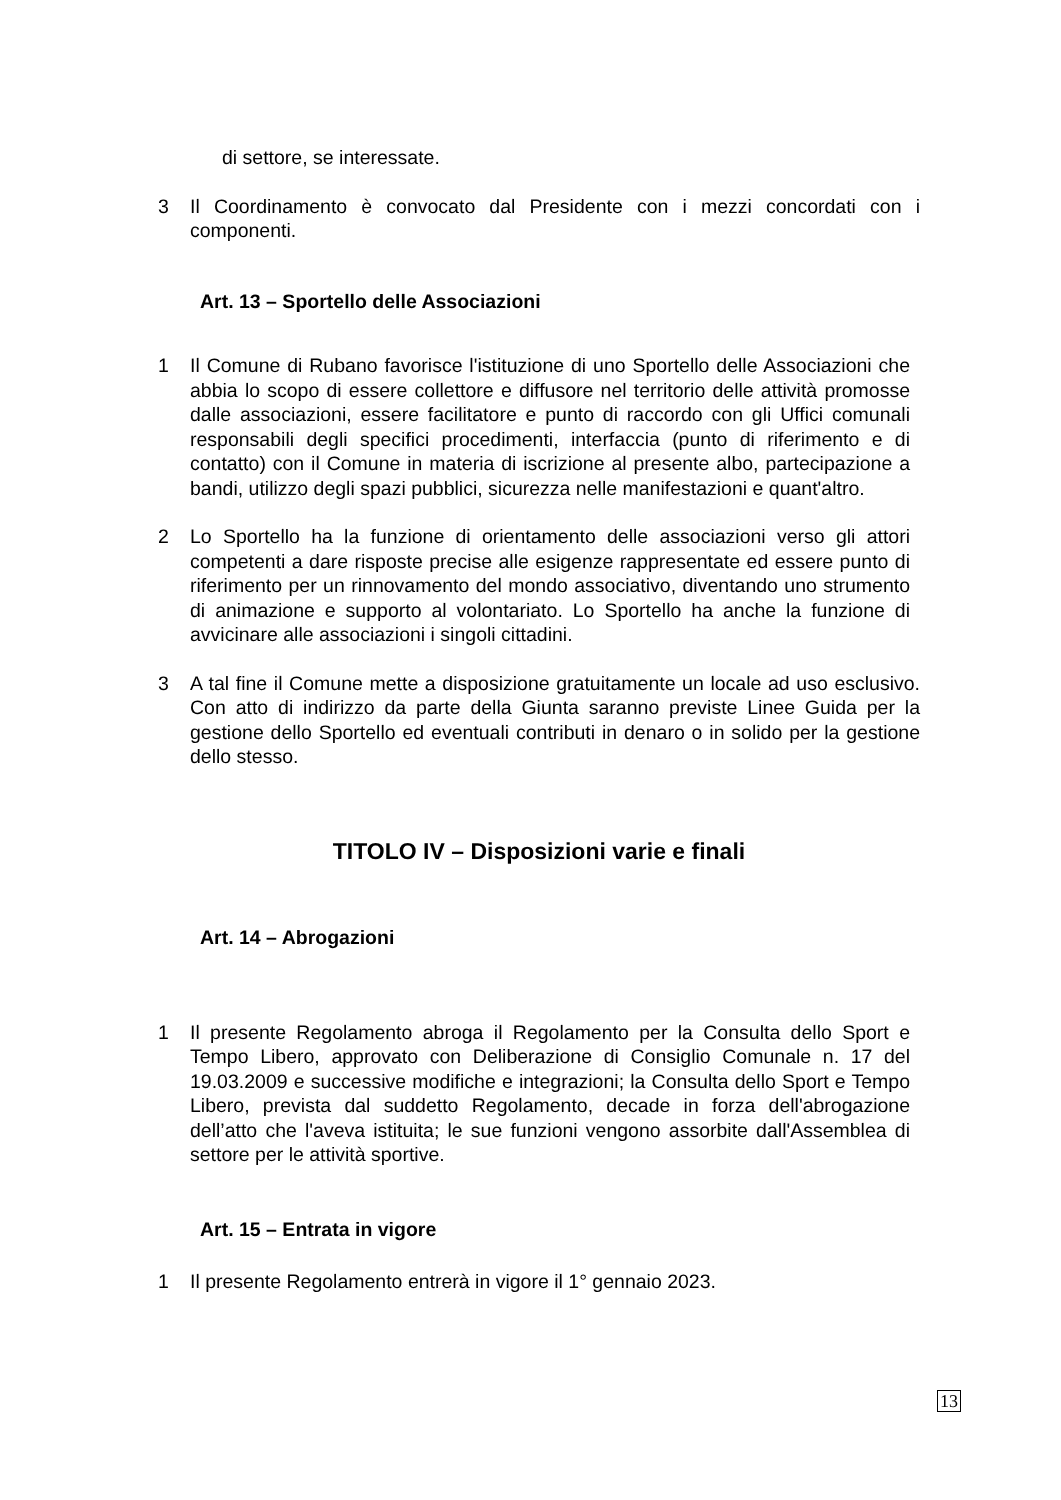di settore, se interessate.
3 Il Coordinamento è convocato dal Presidente con i mezzi concordati con i componenti.
Art. 13 – Sportello delle Associazioni
1 Il Comune di Rubano favorisce l'istituzione di uno Sportello delle Associazioni che abbia lo scopo di essere collettore e diffusore nel territorio delle attività promosse dalle associazioni, essere facilitatore e punto di raccordo con gli Uffici comunali responsabili degli specifici procedimenti, interfaccia (punto di riferimento e di contatto) con il Comune in materia di iscrizione al presente albo, partecipazione a bandi, utilizzo degli spazi pubblici, sicurezza nelle manifestazioni e quant'altro.
2 Lo Sportello ha la funzione di orientamento delle associazioni verso gli attori competenti a dare risposte precise alle esigenze rappresentate ed essere punto di riferimento per un rinnovamento del mondo associativo, diventando uno strumento di animazione e supporto al volontariato. Lo Sportello ha anche la funzione di avvicinare alle associazioni i singoli cittadini.
3 A tal fine il Comune mette a disposizione gratuitamente un locale ad uso esclusivo. Con atto di indirizzo da parte della Giunta saranno previste Linee Guida per la gestione dello Sportello ed eventuali contributi in denaro o in solido per la gestione dello stesso.
TITOLO IV – Disposizioni varie e finali
Art. 14 – Abrogazioni
1 Il presente Regolamento abroga il Regolamento per la Consulta dello Sport e Tempo Libero, approvato con Deliberazione di Consiglio Comunale n. 17 del 19.03.2009 e successive modifiche e integrazioni; la Consulta dello Sport e Tempo Libero, prevista dal suddetto Regolamento, decade in forza dell'abrogazione dell’atto che l'aveva istituita; le sue funzioni vengono assorbite dall'Assemblea di settore per le attività sportive.
Art. 15 – Entrata in vigore
1 Il presente Regolamento entrerà in vigore il 1° gennaio 2023.
13